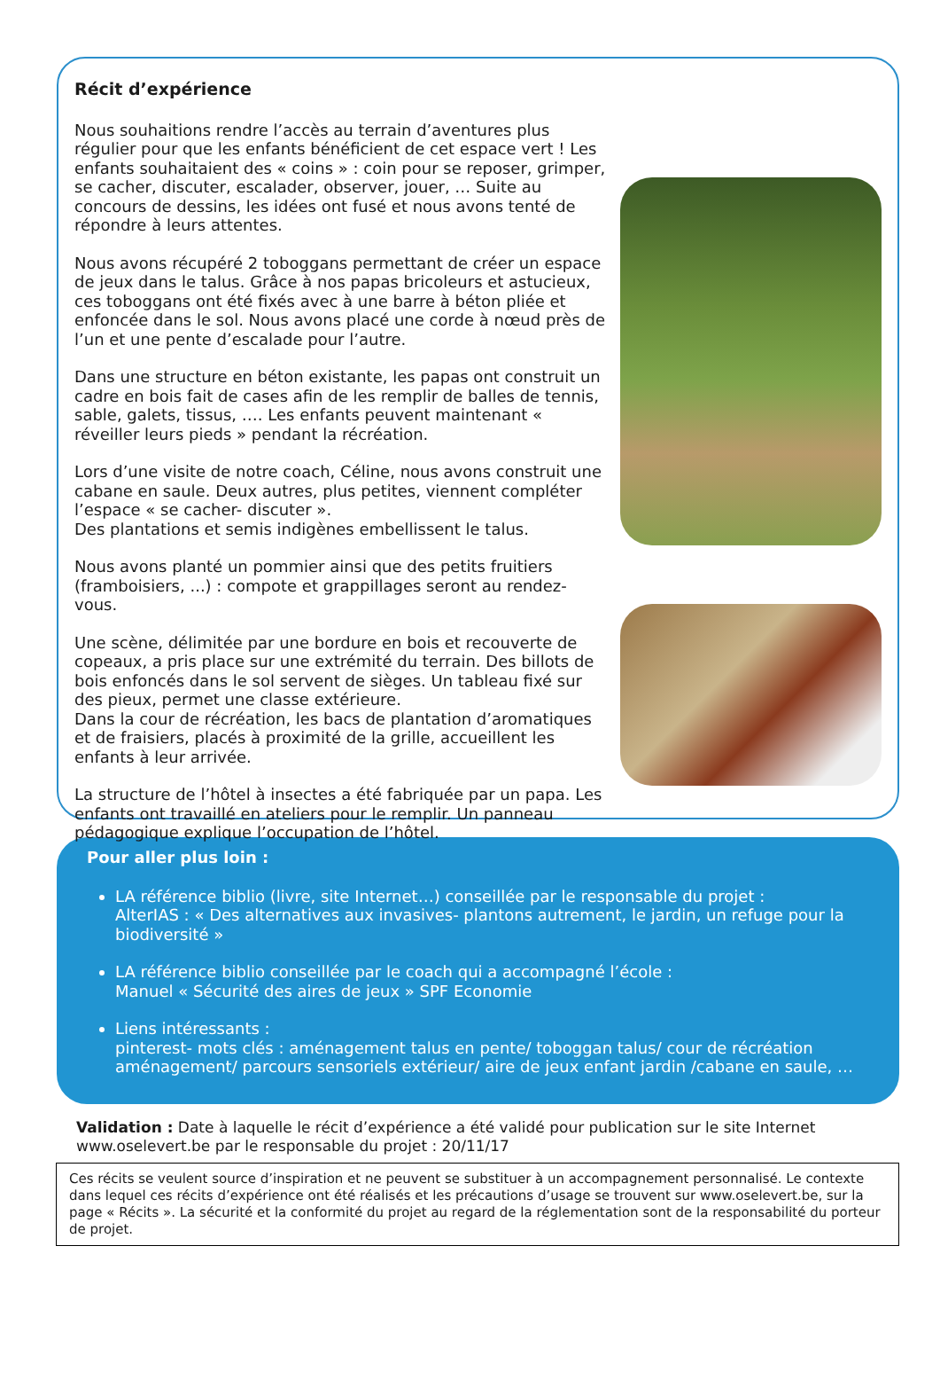Récit d’expérience
Nous souhaitions rendre l’accès au terrain d’aventures plus régulier pour que les enfants bénéficient de cet espace vert ! Les enfants souhaitaient des « coins » : coin pour se reposer, grimper, se cacher, discuter, escalader, observer, jouer, … Suite au concours de dessins, les idées ont fusé et nous avons tenté de répondre à leurs attentes.
Nous avons récupéré 2 toboggans permettant de créer un espace de jeux dans le talus. Grâce à nos papas bricoleurs et astucieux, ces toboggans ont été fixés avec à une barre à béton pliée et enfoncée dans le sol. Nous avons placé une corde à nœud près de l’un et une pente d’escalade pour l’autre.
Dans une structure en béton existante, les papas ont construit un cadre en bois fait de cases afin de les remplir de balles de tennis, sable, galets, tissus, …. Les enfants peuvent maintenant « réveiller leurs pieds » pendant la récréation.
Lors d’une visite de notre coach, Céline, nous avons construit une cabane en saule. Deux autres, plus petites, viennent compléter l’espace « se cacher- discuter ».
Des plantations et semis indigènes embellissent le talus.
Nous avons planté un pommier ainsi que des petits fruitiers (framboisiers, ...) : compote et grappillages seront au rendez-vous.
Une scène, délimitée par une bordure en bois et recouverte de copeaux, a pris place sur une extrémité du terrain. Des billots de bois enfoncés dans le sol servent de sièges. Un tableau fixé sur des pieux, permet une classe extérieure.
Dans la cour de récréation, les bacs de plantation d’aromatiques et de fraisiers, placés à proximité de la grille, accueillent les enfants à leur arrivée.
La structure de l’hôtel à insectes a été fabriquée par un papa. Les enfants ont travaillé en ateliers pour le remplir. Un panneau pédagogique explique l’occupation de l’hôtel.
Pour aller plus loin :
LA référence biblio (livre, site Internet…) conseillée par le responsable du projet :
AlterIAS : « Des alternatives aux invasives- plantons autrement, le jardin, un refuge pour la biodiversité »
LA référence biblio conseillée par le coach qui a accompagné l’école :
Manuel « Sécurité des aires de jeux » SPF Economie
Liens intéressants :
pinterest- mots clés : aménagement talus en pente/ toboggan talus/ cour de récréation aménagement/ parcours sensoriels extérieur/ aire de jeux enfant jardin /cabane en saule, …
Validation : Date à laquelle le récit d’expérience a été validé pour publication sur le site Internet www.oselevert.be par le responsable du projet : 20/11/17
Ces récits se veulent source d’inspiration et ne peuvent se substituer à un accompagnement personnalisé. Le contexte dans lequel ces récits d’expérience ont été réalisés et les précautions d’usage se trouvent sur www.oselevert.be, sur la page « Récits ». La sécurité et la conformité du projet au regard de la réglementation sont de la responsabilité du porteur de projet.